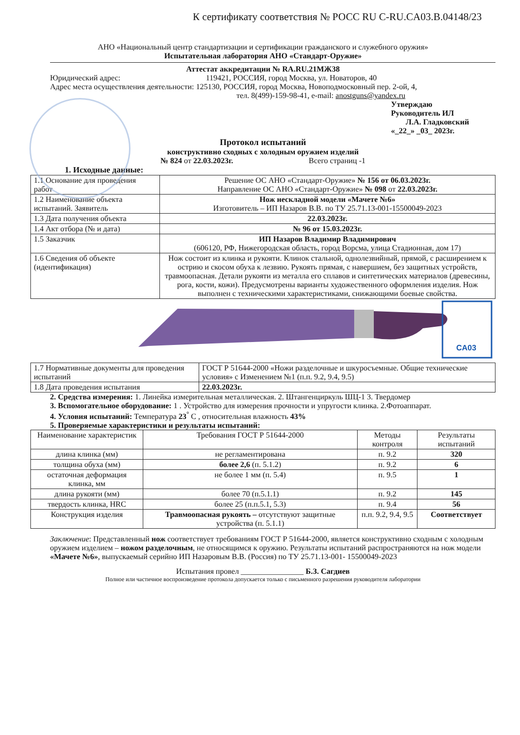К сертификату соответствия № РОСС RU C-RU.CA03.B.04148/23
АНО «Национальный центр стандартизации и сертификации гражданского и служебного оружия»
Испытательная лаборатория АНО «Стандарт-Оружие»
Аттестат аккредитации № RA.RU.21МЖ38
Юридический адрес: 119421, РОССИЯ, город Москва, ул. Новаторов, 40
Адрес места осуществления деятельности: 125130, РОССИЯ, город Москва, Новоподмосковный пер. 2-ой, 4,
тел. 8(499)-159-98-41, e-mail: anostguns@yandex.ru
Утверждаю
Руководитель ИЛ
Л.А. Гладковский
«_22_» _03_ 2023г.
Протокол испытаний
конструктивно сходных с холодным оружием изделий
№ 824 от 22.03.2023г. Всего страниц -1
1. Исходные данные:
| 1.1 Основание для проведения работ | Решение ОС АНО «Стандарт-Оружие» № 156 от 06.03.2023г. Направление ОС АНО «Стандарт-Оружие» № 098 от 22.03.2023г. |
| 1.2 Наименование объекта испытаний. Заявитель | Нож нескладной модели «Мачете №6» Изготовитель – ИП Назаров В.В. по ТУ 25.71.13-001-15500049-2023 |
| 1.3 Дата получения объекта | 22.03.2023г. |
| 1.4 Акт отбора (№ и дата) | № 96 от 15.03.2023г. |
| 1.5 Заказчик | ИП Назаров Владимир Владимирович (606120, РФ, Нижегородская область, город Ворсма, улица Стадионная, дом 17) |
| 1.6 Сведения об объекте (идентификация) | Нож состоит из клинка и рукояти. Клинок стальной, однолезвийный, прямой, с расширением к острию и скосом обуха к лезвию. Рукоять прямая, с навершием, без защитных устройств, травмоопасная. Детали рукояти из металла его сплавов и синтетических материалов (древесины, рога, кости, кожи). Предусмотрены варианты художественного оформления изделия. Нож выполнен с техническими характеристиками, снижающими боевые свойства. |
CA03
| 1.7 Нормативные документы для проведения испытаний | ГОСТ Р 51644-2000 «Ножи разделочные и шкуросъемные. Общие технические условия» с Изменением №1 (п.п. 9.2, 9.4, 9.5) |
| 1.8 Дата проведения испытания | 22.03.2023г. |
2. Средства измерения: 1. Линейка измерительная металлическая. 2. Штангенциркуль ШЦ-1 3. Твердомер
3. Вспомогательное оборудование: 1 . Устройство для измерения прочности и упругости клинка. 2.Фотоаппарат.
4. Условия испытаний: Температура 23<sup>°</sup> С , относительная влажность 43%
5. Проверяемые характеристики и результаты испытаний:
| Наименование характеристик | Требования ГОСТ Р 51644-2000 | Методы контроля | Результаты испытаний |
| --- | --- | --- | --- |
| длина клинка (мм) | не регламентирована | п. 9.2 | 320 |
| толщина обуха (мм) | более 2,6 (п. 5.1.2) | п. 9.2 | 6 |
| остаточная деформация клинка, мм | не более 1 мм (п. 5.4) | п. 9.5 | 1 |
| длина рукояти (мм) | более 70 (п.5.1.1) | п. 9.2 | 145 |
| твердость клинка, HRC | более 25 (п.п.5.1, 5.3) | п. 9.4 | 56 |
| Конструкция изделия | Травмоопасная рукоять – отсутствуют защитные устройства (п. 5.1.1) | п.п. 9.2, 9.4, 9.5 | Соответствует |
Заключение: Представленный нож соответствует требованиям ГОСТ Р 51644-2000, является конструктивно сходным с холодным оружием изделием – ножом разделочным, не относящимся к оружию. Результаты испытаний распространяются на нож модели «Мачете №6», выпускаемый серийно ИП Назаровым В.В. (Россия) по ТУ 25.71.13-001- 15500049-2023
Испытания провел ________________ Б.З. Сагдиев
Полное или частичное воспроизведение протокола допускается только с письменного разрешения руководителя лаборатории